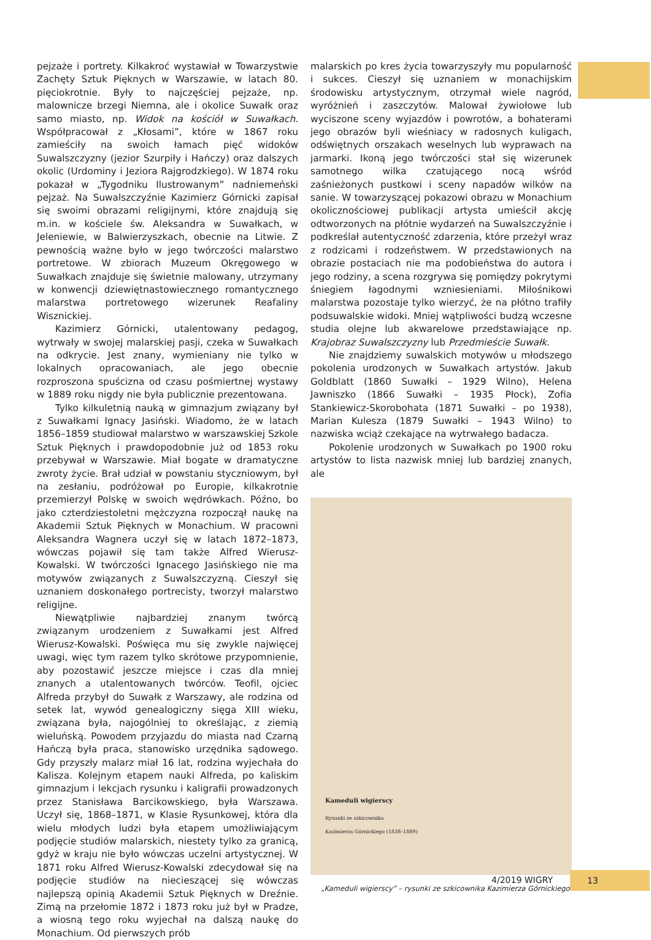pejzaże i portrety. Kilkakroć wystawiał w Towarzystwie Zachęty Sztuk Pięknych w Warszawie, w latach 80. pięciokrotnie. Były to najczęściej pejzaże, np. malownicze brzegi Niemna, ale i okolice Suwałk oraz samo miasto, np. Widok na kościół w Suwałkach. Współpracował z „Kłosami”, które w 1867 roku zamieściły na swoich łamach pięć widoków Suwalszczyzny (jezior Szurpiły i Hańczy) oraz dalszych okolic (Urdominy i Jeziora Rajgrodzkiego). W 1874 roku pokazał w „Tygodniku Ilustrowanym” nadniemeński pejzaż. Na Suwalszczyźnie Kazimierz Górnicki zapisał się swoimi obrazami religijnymi, które znajdują się m.in. w kościele św. Aleksandra w Suwałkach, w Jeleniewie, w Balwierzyszkach, obecnie na Litwie. Z pewnością ważne było w jego twórczości malarstwo portretowe. W zbiorach Muzeum Okręgowego w Suwałkach znajduje się świetnie malowany, utrzymany w konwencji dziewiętnastowiecznego romantycznego malarstwa portretowego wizerunek Reafaliny Wisznickiej.
Kazimierz Górnicki, utalentowany pedagog, wytrwały w swojej malarskiej pasji, czeka w Suwałkach na odkrycie. Jest znany, wymieniany nie tylko w lokalnych opracowaniach, ale jego obecnie rozproszona spuścizna od czasu pośmiertnej wystawy w 1889 roku nigdy nie była publicznie prezentowana.
Tylko kilkuletnią nauką w gimnazjum związany był z Suwałkami Ignacy Jasiński. Wiadomo, że w latach 1856–1859 studiował malarstwo w warszawskiej Szkole Sztuk Pięknych i prawdopodobnie już od 1853 roku przebywał w Warszawie. Miał bogate w dramatyczne zwroty życie. Brał udział w powstaniu styczniowym, był na zesłaniu, podróżował po Europie, kilkakrotnie przemierzył Polskę w swoich wędrówkach. Późno, bo jako czterdziestoletni mężczyzna rozpoczął naukę na Akademii Sztuk Pięknych w Monachium. W pracowni Aleksandra Wagnera uczył się w latach 1872–1873, wówczas pojawił się tam także Alfred Wierusz-Kowalski. W twórczości Ignacego Jasińskiego nie ma motywów związanych z Suwalszczyzną. Cieszył się uznaniem doskonałego portrecisty, tworzył malarstwo religijne.
Niewątpliwie najbardziej znanym twórcą związanym urodzeniem z Suwałkami jest Alfred Wierusz-Kowalski. Poświęca mu się zwykle najwięcej uwagi, więc tym razem tylko skrótowe przypomnienie, aby pozostawić jeszcze miejsce i czas dla mniej znanych a utalentowanych twórców. Teofil, ojciec Alfreda przybył do Suwałk z Warszawy, ale rodzina od setek lat, wywód genealogiczny sięga XIII wieku, związana była, najogólniej to określając, z ziemią wieluńską. Powodem przyjazdu do miasta nad Czarną Hańczą była praca, stanowisko urzędnika sądowego. Gdy przyszły malarz miał 16 lat, rodzina wyjechała do Kalisza. Kolejnym etapem nauki Alfreda, po kaliskim gimnazjum i lekcjach rysunku i kaligrafii prowadzonych przez Stanisława Barcikowskiego, była Warszawa. Uczył się, 1868–1871, w Klasie Rysunkowej, która dla wielu młodych ludzi była etapem umożliwiającym podjęcie studiów malarskich, niestety tylko za granicą, gdyż w kraju nie było wówczas uczelni artystycznej. W 1871 roku Alfred Wierusz-Kowalski zdecydował się na podjęcie studiów na niecieszącej się wówczas najlepszą opinią Akademii Sztuk Pięknych w Dreźnie. Zimą na przełomie 1872 i 1873 roku już był w Pradze, a wiosną tego roku wyjechał na dalszą naukę do Monachium. Od pierwszych prób
malarskich po kres życia towarzyszyły mu popularność i sukces. Cieszył się uznaniem w monachijskim środowisku artystycznym, otrzymał wiele nagród, wyróżnień i zaszczytów. Malował żywiołowe lub wyciszone sceny wyjazdów i powrotów, a bohaterami jego obrazów byli wieśniacy w radosnych kuligach, odświętnych orszakach weselnych lub wyprawach na jarmarki. Ikoną jego twórczości stał się wizerunek samotnego wilka czatującego nocą wśród zaśnieżonych pustkowi i sceny napadów wilków na sanie. W towarzyszącej pokazowi obrazu w Monachium okolicznościowej publikacji artysta umieścił akcję odtworzonych na płótnie wydarzeń na Suwalszczyźnie i podkreślał autentyczność zdarzenia, które przeżył wraz z rodzicami i rodzeństwem. W przedstawionych na obrazie postaciach nie ma podobieństwa do autora i jego rodziny, a scena rozgrywa się pomiędzy pokrytymi śniegiem łagodnymi wzniesieniami. Miłośnikowi malarstwa pozostaje tylko wierzyć, że na płótno trafiły podsuwalskie widoki. Mniej wątpliwości budzą wczesne studia olejne lub akwarelowe przedstawiające np. Krajobraz Suwalszczyzny lub Przedmieście Suwałk.
Nie znajdziemy suwalskich motywów u młodszego pokolenia urodzonych w Suwałkach artystów. Jakub Goldblatt (1860 Suwałki – 1929 Wilno), Helena Jawniszko (1866 Suwałki – 1935 Płock), Zofia Stankiewicz-Skorobohata (1871 Suwałki – po 1938), Marian Kulesza (1879 Suwałki – 1943 Wilno) to nazwiska wciąż czekające na wytrwałego badacza.
Pokolenie urodzonych w Suwałkach po 1900 roku artystów to lista nazwisk mniej lub bardziej znanych, ale
Kameduli wigierscy
Rysunki ze szkicownika
Kazimierza Górnickiego (1838–1889)
„Kameduli wigierscy” – rysunki ze szkicownika Kazimierza Górnickiego.
4/2019 WIGRY 13